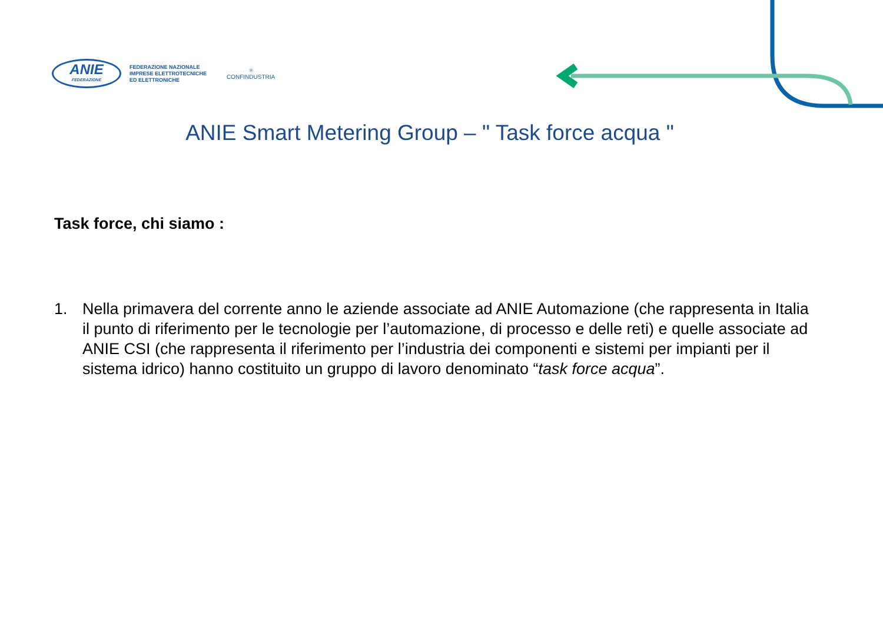ANIE
FEDERAZIONE
FEDERAZIONE NAZIONALE
IMPRESE ELETTROTECNICHE
ED ELETTRONICHE
⚛
CONFINDUSTRIA
ANIE Smart Metering Group – " Task force acqua "
Task force, chi siamo :
1. Nella primavera del corrente anno le aziende associate ad ANIE Automazione (che rappresenta in Italia il punto di riferimento per le tecnologie per l’automazione, di processo e delle reti) e quelle associate ad ANIE CSI (che rappresenta il riferimento per l’industria dei componenti e sistemi per impianti per il sistema idrico) hanno costituito un gruppo di lavoro denominato “task force acqua”.